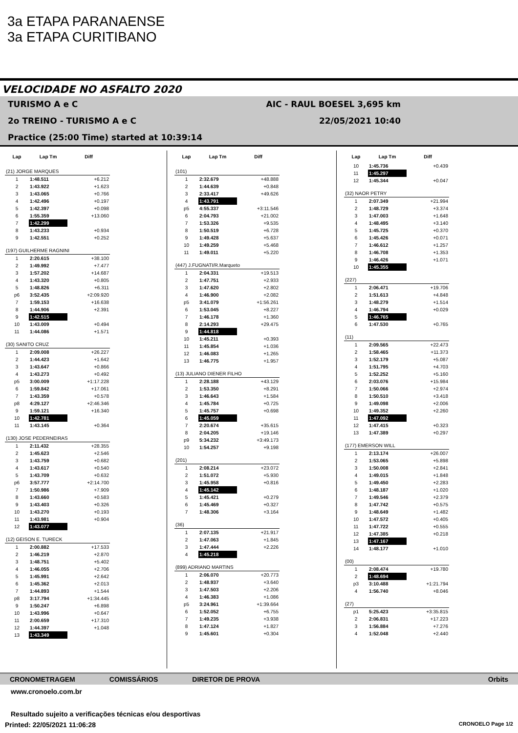3a ETAPA PARANAENSE
3a ETAPA CURITIBANO
VELOCIDADE NO ASFALTO 2020
TURISMO A e C AIC - RAUL BOESEL 3,695 km
2o TREINO - TURISMO A e C 22/05/2021 10:40
Practice (25:00 Time) started at 10:39:14
| Lap | Lap Tm | Diff |
| --- | --- | --- |
| (21) JORGE MARQUES | | |
| 1 | 1:48.511 | +6.212 |
| 2 | 1:43.922 | +1.623 |
| 3 | 1:43.065 | +0.766 |
| 4 | 1:42.496 | +0.197 |
| 5 | 1:42.397 | +0.098 |
| 6 | 1:55.359 | +13.060 |
| 7 | 1:42.299 | |
| 8 | 1:43.233 | +0.934 |
| 9 | 1:42.551 | +0.252 |
| (197) GUILHERME RAGNINI | | |
| 1 | 2:20.615 | +38.100 |
| 2 | 1:49.992 | +7.477 |
| 3 | 1:57.202 | +14.687 |
| 4 | 1:43.320 | +0.805 |
| 5 | 1:48.826 | +6.311 |
| p6 | 3:52.435 | +2:09.920 |
| 7 | 1:59.153 | +16.638 |
| 8 | 1:44.906 | +2.391 |
| 9 | 1:42.515 | |
| 10 | 1:43.009 | +0.494 |
| 11 | 1:44.086 | +1.571 |
| (30) SANITO CRUZ | | |
| 1 | 2:09.008 | +26.227 |
| 2 | 1:44.423 | +1.642 |
| 3 | 1:43.647 | +0.866 |
| 4 | 1:43.273 | +0.492 |
| p5 | 3:00.009 | +1:17.228 |
| 6 | 1:59.842 | +17.061 |
| 7 | 1:43.359 | +0.578 |
| p8 | 4:29.127 | +2:46.346 |
| 9 | 1:59.121 | +16.340 |
| 10 | 1:42.781 | |
| 11 | 1:43.145 | +0.364 |
| (130) JOSE PEDERNEIRAS | | |
| 1 | 2:11.432 | +28.355 |
| 2 | 1:45.623 | +2.546 |
| 3 | 1:43.759 | +0.682 |
| 4 | 1:43.617 | +0.540 |
| 5 | 1:43.709 | +0.632 |
| p6 | 3:57.777 | +2:14.700 |
| 7 | 1:50.986 | +7.909 |
| 8 | 1:43.660 | +0.583 |
| 9 | 1:43.403 | +0.326 |
| 10 | 1:43.270 | +0.193 |
| 11 | 1:43.981 | +0.904 |
| 12 | 1:43.077 | |
| (12) GEISON E. TURECK | | |
| 1 | 2:00.882 | +17.533 |
| 2 | 1:46.219 | +2.870 |
| 3 | 1:48.751 | +5.402 |
| 4 | 1:46.055 | +2.706 |
| 5 | 1:45.991 | +2.642 |
| 6 | 1:45.362 | +2.013 |
| 7 | 1:44.893 | +1.544 |
| p8 | 3:17.794 | +1:34.445 |
| 9 | 1:50.247 | +6.898 |
| 10 | 1:43.996 | +0.647 |
| 11 | 2:00.659 | +17.310 |
| 12 | 1:44.397 | +1.048 |
| 13 | 1:43.349 | |
| Lap | Lap Tm | Diff |
| --- | --- | --- |
| (101) | | |
| 1 | 2:32.679 | +48.888 |
| 2 | 1:44.639 | +0.848 |
| 3 | 2:33.417 | +49.626 |
| 4 | 1:43.791 | |
| p5 | 4:55.337 | +3:11.546 |
| 6 | 2:04.793 | +21.002 |
| 7 | 1:53.326 | +9.535 |
| 8 | 1:50.519 | +6.728 |
| 9 | 1:49.428 | +5.637 |
| 10 | 1:49.259 | +5.468 |
| 11 | 1:49.011 | +5.220 |
| (447) J.FUGNATI/R.Marqueto | | |
| 1 | 2:04.331 | +19.513 |
| 2 | 1:47.751 | +2.933 |
| 3 | 1:47.620 | +2.802 |
| 4 | 1:46.900 | +2.082 |
| p5 | 3:41.079 | +1:56.261 |
| 6 | 1:53.045 | +8.227 |
| 7 | 1:46.178 | +1.360 |
| 8 | 2:14.293 | +29.475 |
| 9 | 1:44.818 | |
| 10 | 1:45.211 | +0.393 |
| 11 | 1:45.854 | +1.036 |
| 12 | 1:46.083 | +1.265 |
| 13 | 1:46.775 | +1.957 |
| (13) JULIANO DIENER FILHO | | |
| 1 | 2:28.188 | +43.129 |
| 2 | 1:53.350 | +8.291 |
| 3 | 1:46.643 | +1.584 |
| 4 | 1:45.784 | +0.725 |
| 5 | 1:45.757 | +0.698 |
| 6 | 1:45.059 | |
| 7 | 2:20.674 | +35.615 |
| 8 | 2:04.205 | +19.146 |
| p9 | 5:34.232 | +3:49.173 |
| 10 | 1:54.257 | +9.198 |
| (201) | | |
| 1 | 2:08.214 | +23.072 |
| 2 | 1:51.072 | +5.930 |
| 3 | 1:45.958 | +0.816 |
| 4 | 1:45.142 | |
| 5 | 1:45.421 | +0.279 |
| 6 | 1:45.469 | +0.327 |
| 7 | 1:48.306 | +3.164 |
| (36) | | |
| 1 | 2:07.135 | +21.917 |
| 2 | 1:47.063 | +1.845 |
| 3 | 1:47.444 | +2.226 |
| 4 | 1:45.218 | |
| (899) ADRIANO MARTINS | | |
| 1 | 2:06.070 | +20.773 |
| 2 | 1:48.937 | +3.640 |
| 3 | 1:47.503 | +2.206 |
| 4 | 1:46.383 | +1.086 |
| p5 | 3:24.961 | +1:39.664 |
| 6 | 1:52.052 | +6.755 |
| 7 | 1:49.235 | +3.938 |
| 8 | 1:47.124 | +1.827 |
| 9 | 1:45.601 | +0.304 |
| Lap | Lap Tm | Diff |
| --- | --- | --- |
| 10 | 1:45.736 | +0.439 |
| 11 | 1:45.297 | |
| 12 | 1:45.344 | +0.047 |
| (32) NAOR PETRY | | |
| 1 | 2:07.349 | +21.994 |
| 2 | 1:48.729 | +3.374 |
| 3 | 1:47.003 | +1.648 |
| 4 | 1:48.495 | +3.140 |
| 5 | 1:45.725 | +0.370 |
| 6 | 1:45.426 | +0.071 |
| 7 | 1:46.612 | +1.257 |
| 8 | 1:46.708 | +1.353 |
| 9 | 1:46.426 | +1.071 |
| 10 | 1:45.355 | |
| (227) | | |
| 1 | 2:06.471 | +19.706 |
| 2 | 1:51.613 | +4.848 |
| 3 | 1:48.279 | +1.514 |
| 4 | 1:46.794 | +0.029 |
| 5 | 1:46.765 | |
| 6 | 1:47.530 | +0.765 |
| (11) | | |
| 1 | 2:09.565 | +22.473 |
| 2 | 1:58.465 | +11.373 |
| 3 | 1:52.179 | +5.087 |
| 4 | 1:51.795 | +4.703 |
| 5 | 1:52.252 | +5.160 |
| 6 | 2:03.076 | +15.984 |
| 7 | 1:50.066 | +2.974 |
| 8 | 1:50.510 | +3.418 |
| 9 | 1:49.098 | +2.006 |
| 10 | 1:49.352 | +2.260 |
| 11 | 1:47.092 | |
| 12 | 1:47.415 | +0.323 |
| 13 | 1:47.389 | +0.297 |
| (177) EMERSON WILL | | |
| 1 | 2:13.174 | +26.007 |
| 2 | 1:53.065 | +5.898 |
| 3 | 1:50.008 | +2.841 |
| 4 | 1:49.015 | +1.848 |
| 5 | 1:49.450 | +2.283 |
| 6 | 1:48.187 | +1.020 |
| 7 | 1:49.546 | +2.379 |
| 8 | 1:47.742 | +0.575 |
| 9 | 1:48.649 | +1.482 |
| 10 | 1:47.572 | +0.405 |
| 11 | 1:47.722 | +0.555 |
| 12 | 1:47.385 | +0.218 |
| 13 | 1:47.167 | |
| 14 | 1:48.177 | +1.010 |
| (00) | | |
| 1 | 2:08.474 | +19.780 |
| 2 | 1:48.694 | |
| p3 | 3:10.488 | +1:21.794 |
| 4 | 1:56.740 | +8.046 |
| (27) | | |
| p1 | 5:25.423 | +3:35.815 |
| 2 | 2:06.831 | +17.223 |
| 3 | 1:56.884 | +7.276 |
| 4 | 1:52.048 | +2.440 |
CRONOMETRAGEM COMISSÁRIOS DIRETOR DE PROVA Orbits
www.cronoelo.com.br
Resultado sujeito a verificações técnicas e/ou desportivas
Printed: 22/05/2021 11:06:28 CRONOELO Page 1/2